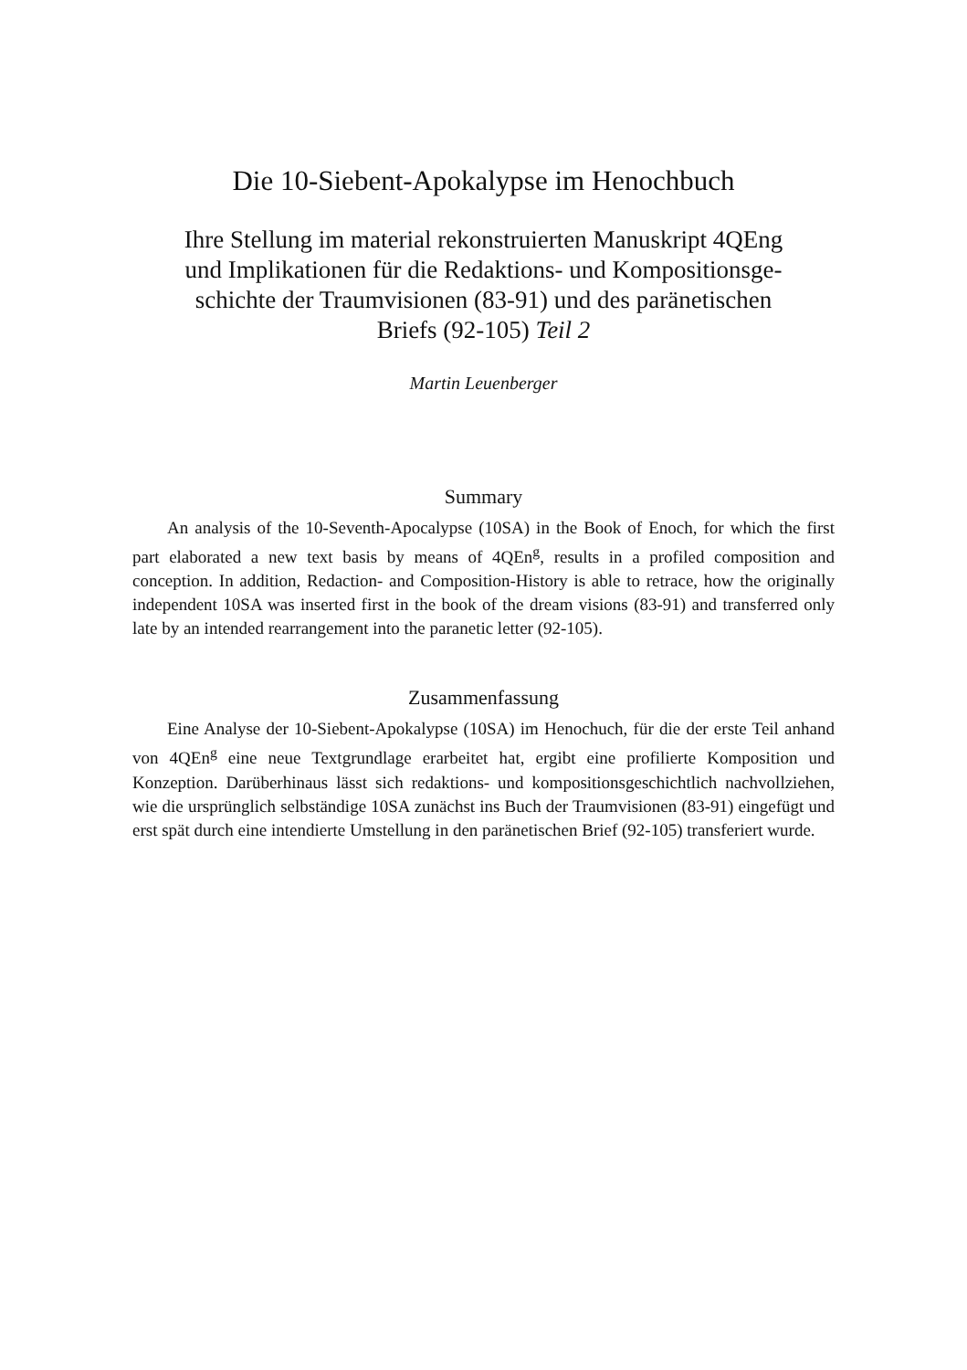Die 10-Siebent-Apokalypse im Henochbuch
Ihre Stellung im material rekonstruierten Manuskript 4QEng
und Implikationen für die Redaktions- und Kompositionsge-
schichte der Traumvisionen (83-91) und des paränetischen
Briefs (92-105) Teil 2
Martin Leuenberger
Summary
An analysis of the 10-Seventh-Apocalypse (10SA) in the Book of Enoch, for which the first part elaborated a new text basis by means of 4QEn<sup>g</sup>, results in a profiled composition and conception. In addition, Redaction- and Composition-History is able to retrace, how the originally independent 10SA was inserted first in the book of the dream visions (83-91) and transferred only late by an intended rearrangement into the paranetic letter (92-105).
Zusammenfassung
Eine Analyse der 10-Siebent-Apokalypse (10SA) im Henochuch, für die der erste Teil anhand von 4QEn<sup>g</sup> eine neue Textgrundlage erarbeitet hat, ergibt eine profilierte Komposition und Konzeption. Darüberhinaus lässt sich redaktions- und kompositionsgeschichtlich nachvollziehen, wie die ursprünglich selbständige 10SA zunächst ins Buch der Traumvisionen (83-91) eingefügt und erst spät durch eine intendierte Umstellung in den paränetischen Brief (92-105) transferiert wurde.